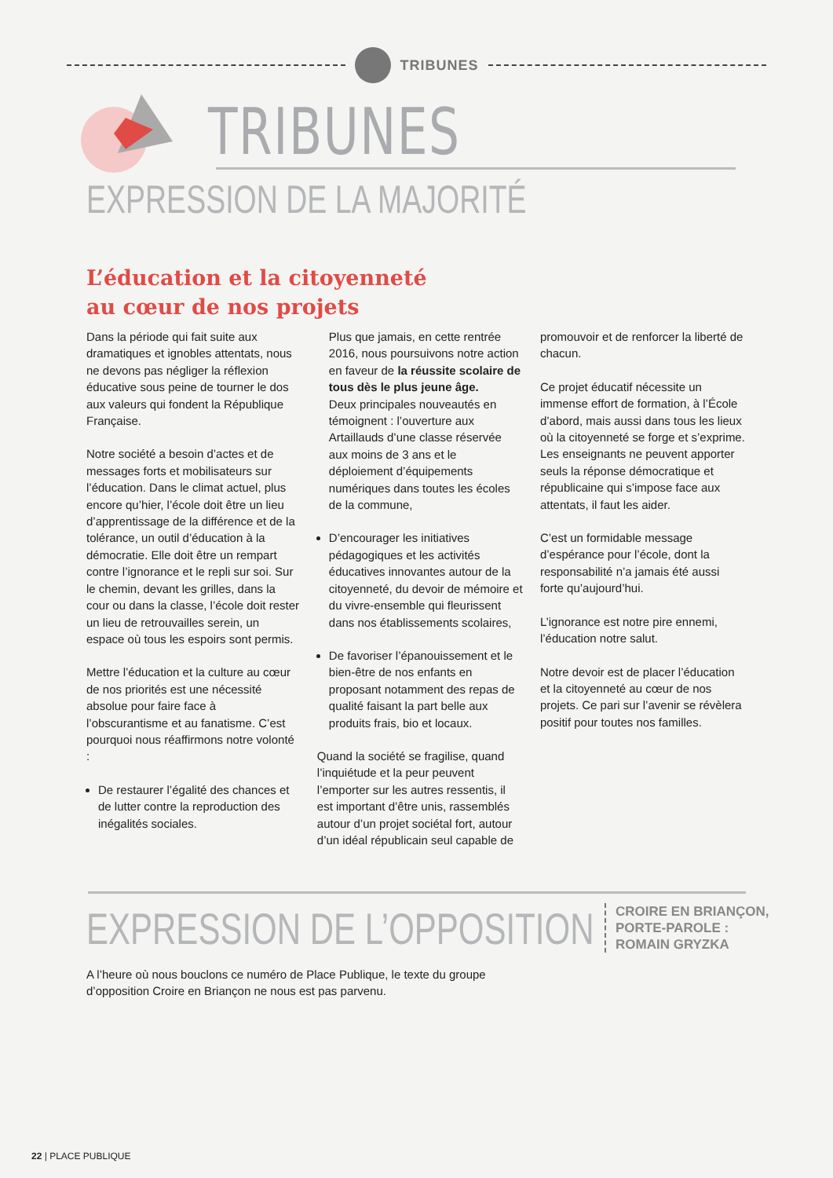TRIBUNES
TRIBUNES
EXPRESSION DE LA MAJORITÉ
L’éducation et la citoyenneté
au cœur de nos projets
Dans la période qui fait suite aux dramatiques et ignobles attentats, nous ne devons pas négliger la réflexion éducative sous peine de tourner le dos aux valeurs qui fondent la République Française.
Notre société a besoin d’actes et de messages forts et mobilisateurs sur l’éducation. Dans le climat actuel, plus encore qu’hier, l’école doit être un lieu d’apprentissage de la différence et de la tolérance, un outil d’éducation à la démocratie. Elle doit être un rempart contre l’ignorance et le repli sur soi. Sur le chemin, devant les grilles, dans la cour ou dans la classe, l’école doit rester un lieu de retrouvailles serein, un espace où tous les espoirs sont permis.
Mettre l’éducation et la culture au cœur de nos priorités est une nécessité absolue pour faire face à l’obscurantisme et au fanatisme. C’est pourquoi nous réaffirmons notre volonté :
De restaurer l’égalité des chances et de lutter contre la reproduction des inégalités sociales.
Plus que jamais, en cette rentrée 2016, nous poursuivons notre action en faveur de la réussite scolaire de tous dès le plus jeune âge.
Deux principales nouveautés en témoignent : l’ouverture aux Artaillauds d’une classe réservée aux moins de 3 ans et le déploiement d’équipements numériques dans toutes les écoles de la commune,
D’encourager les initiatives pédagogiques et les activités éducatives innovantes autour de la citoyenneté, du devoir de mémoire et du vivre-ensemble qui fleurissent dans nos établissements scolaires,
De favoriser l’épanouissement et le bien-être de nos enfants en proposant notamment des repas de qualité faisant la part belle aux produits frais, bio et locaux.
Quand la société se fragilise, quand l’inquiétude et la peur peuvent l’emporter sur les autres ressentis, il est important d’être unis, rassemblés autour d’un projet sociétal fort, autour d’un idéal républicain seul capable de
promouvoir et de renforcer la liberté de chacun.
Ce projet éducatif nécessite un immense effort de formation, à l’École d’abord, mais aussi dans tous les lieux où la citoyenneté se forge et s’exprime. Les enseignants ne peuvent apporter seuls la réponse démocratique et républicaine qui s’impose face aux attentats, il faut les aider.
C’est un formidable message d’espérance pour l’école, dont la responsabilité n’a jamais été aussi forte qu’aujourd’hui.
L’ignorance est notre pire ennemi, l’éducation notre salut.
Notre devoir est de placer l’éducation et la citoyenneté au cœur de nos projets. Ce pari sur l’avenir se révèlera positif pour toutes nos familles.
EXPRESSION DE L’OPPOSITION
CROIRE EN BRIANÇON,
PORTE-PAROLE :
ROMAIN GRYZKA
A l’heure où nous bouclons ce numéro de Place Publique, le texte du groupe d’opposition Croire en Briançon ne nous est pas parvenu.
22 | PLACE PUBLIQUE